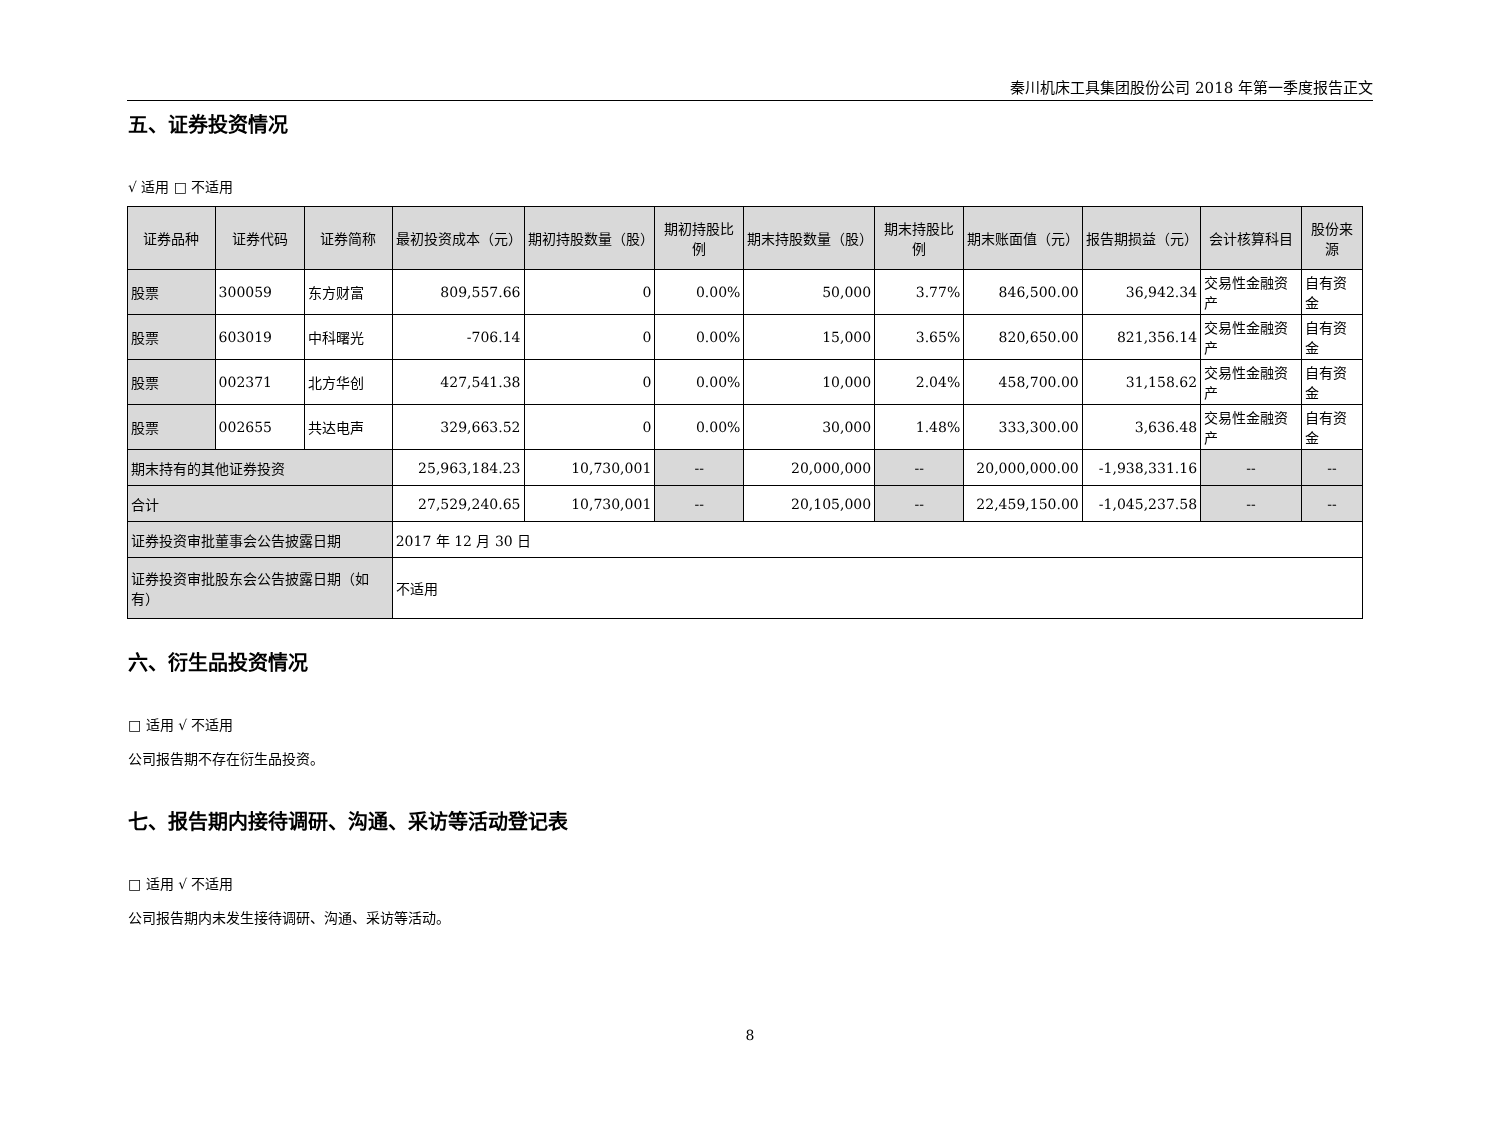秦川机床工具集团股份公司 2018 年第一季度报告正文
五、证券投资情况
√ 适用 □ 不适用
| 证券品种 | 证券代码 | 证券简称 | 最初投资成本（元） | 期初持股数量（股） | 期初持股比例 | 期末持股数量（股） | 期末持股比例 | 期末账面值（元） | 报告期损益（元） | 会计核算科目 | 股份来源 |
| --- | --- | --- | --- | --- | --- | --- | --- | --- | --- | --- | --- |
| 股票 | 300059 | 东方财富 | 809,557.66 | 0 | 0.00% | 50,000 | 3.77% | 846,500.00 | 36,942.34 | 交易性金融资产 | 自有资金 |
| 股票 | 603019 | 中科曙光 | -706.14 | 0 | 0.00% | 15,000 | 3.65% | 820,650.00 | 821,356.14 | 交易性金融资产 | 自有资金 |
| 股票 | 002371 | 北方华创 | 427,541.38 | 0 | 0.00% | 10,000 | 2.04% | 458,700.00 | 31,158.62 | 交易性金融资产 | 自有资金 |
| 股票 | 002655 | 共达电声 | 329,663.52 | 0 | 0.00% | 30,000 | 1.48% | 333,300.00 | 3,636.48 | 交易性金融资产 | 自有资金 |
| 期末持有的其他证券投资 | | | 25,963,184.23 | 10,730,001 | -- | 20,000,000 | -- | 20,000,000.00 | -1,938,331.16 | -- | -- |
| 合计 | | | 27,529,240.65 | 10,730,001 | -- | 20,105,000 | -- | 22,459,150.00 | -1,045,237.58 | -- | -- |
| 证券投资审批董事会公告披露日期 | | | 2017 年 12 月 30 日 | | | | | | | | |
| 证券投资审批股东会公告披露日期（如有） | | | 不适用 | | | | | | | | |
六、衍生品投资情况
□ 适用 √ 不适用
公司报告期不存在衍生品投资。
七、报告期内接待调研、沟通、采访等活动登记表
□ 适用 √ 不适用
公司报告期内未发生接待调研、沟通、采访等活动。
8